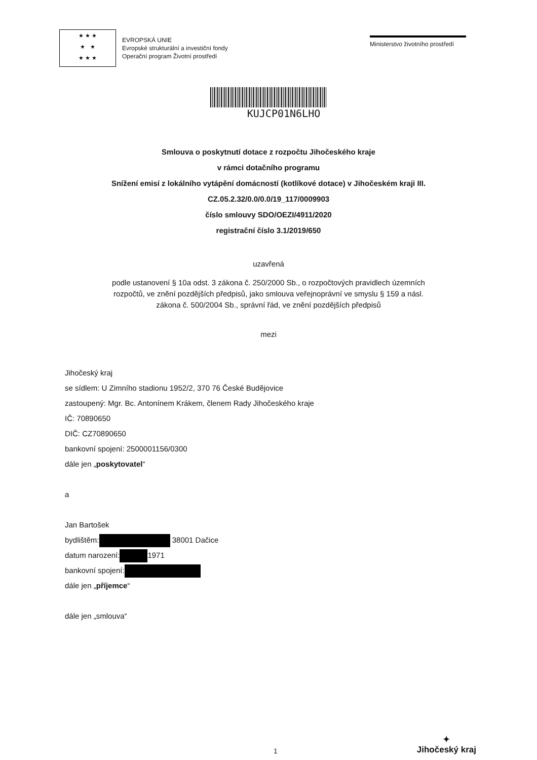★ ★ ★
★ ★
★ ★ ★
EVROPSKÁ UNIE
Evropské strukturální a investiční fondy
Operační program Životní prostředí
Ministerstvo životního prostředí
KUJCP01N6LHO
Smlouva o poskytnutí dotace z rozpočtu Jihočeského kraje
v rámci dotačního programu
Snížení emisí z lokálního vytápění domácností (kotlíkové dotace) v Jihočeském kraji III.
CZ.05.2.32/0.0/0.0/19_117/0009903
číslo smlouvy SDO/OEZI/4911/2020
registrační číslo 3.1/2019/650
uzavřená
podle ustanovení § 10a odst. 3 zákona č. 250/2000 Sb., o rozpočtových pravidlech územních
rozpočtů, ve znění pozdějších předpisů, jako smlouva veřejnoprávní ve smyslu § 159 a násl.
zákona č. 500/2004 Sb., správní řád, ve znění pozdějších předpisů
mezi
Jihočeský kraj
se sídlem: U Zimního stadionu 1952/2, 370 76 České Budějovice
zastoupený: Mgr. Bc. Antonínem Krákem, členem Rady Jihočeského kraje
IČ: 70890650
DIČ: CZ70890650
bankovní spojení: 2500001156/0300
dále jen „poskytovatel“
a
Jan Bartošek
bydlištěm: 38001 Dačice
datum narození: 1971
bankovní spojení:
dále jen „příjemce“
dále jen „smlouva“
1
✦
Jihočeský kraj